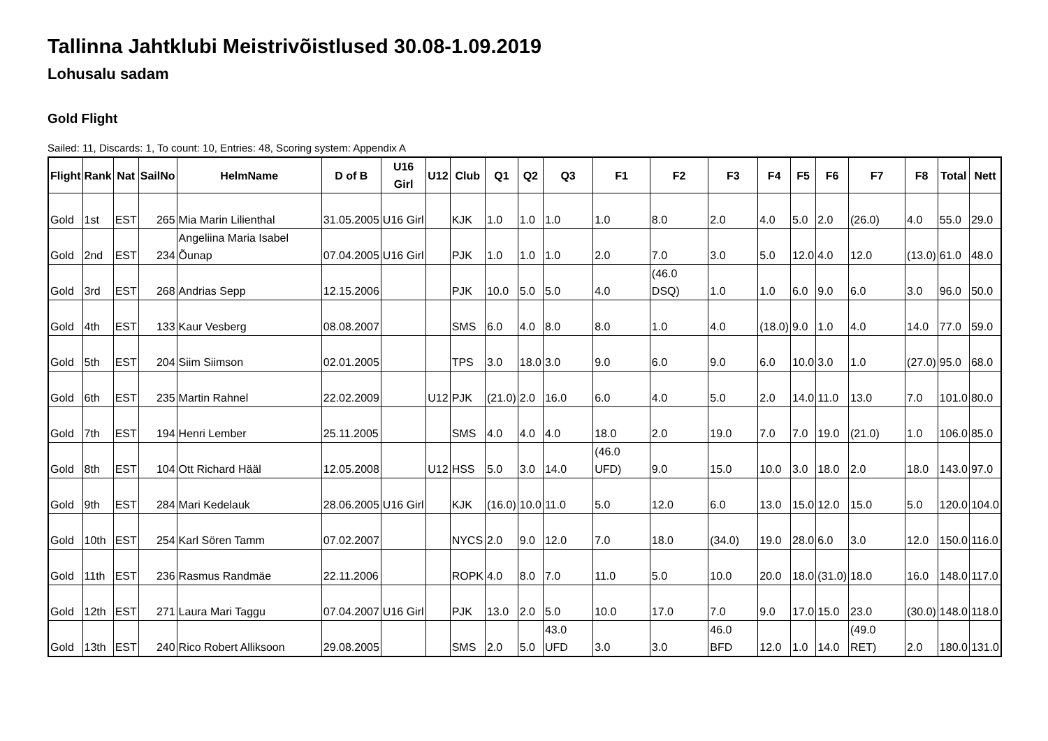Tallinna Jahtklubi Meistrivõistlused 30.08-1.09.2019
Lohusalu sadam
Gold Flight
Sailed: 11, Discards: 1, To count: 10, Entries: 48, Scoring system: Appendix A
| Flight | Rank | Nat | SailNo | HelmName | D of B | U16 Girl | U12 | Club | Q1 | Q2 | Q3 | F1 | F2 | F3 | F4 | F5 | F6 | F7 | F8 | Total | Nett |
| --- | --- | --- | --- | --- | --- | --- | --- | --- | --- | --- | --- | --- | --- | --- | --- | --- | --- | --- | --- | --- | --- |
| Gold | 1st | EST | 265 | Mia Marin Lilienthal | 31.05.2005 | U16 Girl | | KJK | 1.0 | 1.0 | 1.0 | 1.0 | 8.0 | 2.0 | 4.0 | 5.0 | 2.0 | (26.0) | 4.0 | 55.0 | 29.0 |
| Gold | 2nd | EST | 234 | Angeliina Maria Isabel Õunap | 07.04.2005 | U16 Girl | | PJK | 1.0 | 1.0 | 1.0 | 2.0 | 7.0 | 3.0 | 5.0 | 12.0 | 4.0 | 12.0 | (13.0) | 61.0 | 48.0 |
| Gold | 3rd | EST | 268 | Andrias Sepp | 12.15.2006 | | | PJK | 10.0 | 5.0 | 5.0 | 4.0 | (46.0 DSQ) | 1.0 | 1.0 | 6.0 | 9.0 | 6.0 | 3.0 | 96.0 | 50.0 |
| Gold | 4th | EST | 133 | Kaur Vesberg | 08.08.2007 | | | SMS | 6.0 | 4.0 | 8.0 | 8.0 | 1.0 | 4.0 | (18.0) | 9.0 | 1.0 | 4.0 | 14.0 | 77.0 | 59.0 |
| Gold | 5th | EST | 204 | Siim Siimson | 02.01.2005 | | | TPS | 3.0 | 18.0 | 3.0 | 9.0 | 6.0 | 9.0 | 6.0 | 10.0 | 3.0 | 1.0 | (27.0) | 95.0 | 68.0 |
| Gold | 6th | EST | 235 | Martin Rahnel | 22.02.2009 | | U12 | PJK | (21.0) | 2.0 | 16.0 | 6.0 | 4.0 | 5.0 | 2.0 | 14.0 | 11.0 | 13.0 | 7.0 | 101.0 | 80.0 |
| Gold | 7th | EST | 194 | Henri Lember | 25.11.2005 | | | SMS | 4.0 | 4.0 | 4.0 | 18.0 | 2.0 | 19.0 | 7.0 | 7.0 | 19.0 | (21.0) | 1.0 | 106.0 | 85.0 |
| Gold | 8th | EST | 104 | Ott Richard Hääl | 12.05.2008 | | U12 | HSS | 5.0 | 3.0 | 14.0 | (46.0 UFD) | 9.0 | 15.0 | 10.0 | 3.0 | 18.0 | 2.0 | 18.0 | 143.0 | 97.0 |
| Gold | 9th | EST | 284 | Mari Kedelauk | 28.06.2005 | U16 Girl | | KJK | (16.0) | 10.0 | 11.0 | 5.0 | 12.0 | 6.0 | 13.0 | 15.0 | 12.0 | 15.0 | 5.0 | 120.0 | 104.0 |
| Gold | 10th | EST | 254 | Karl Sören Tamm | 07.02.2007 | | | NYCS | 2.0 | 9.0 | 12.0 | 7.0 | 18.0 | (34.0) | 19.0 | 28.0 | 6.0 | 3.0 | 12.0 | 150.0 | 116.0 |
| Gold | 11th | EST | 236 | Rasmus Randmäe | 22.11.2006 | | | ROPK | 4.0 | 8.0 | 7.0 | 11.0 | 5.0 | 10.0 | 20.0 | 18.0 | (31.0) | 18.0 | 16.0 | 148.0 | 117.0 |
| Gold | 12th | EST | 271 | Laura Mari Taggu | 07.04.2007 | U16 Girl | | PJK | 13.0 | 2.0 | 5.0 | 10.0 | 17.0 | 7.0 | 9.0 | 17.0 | 15.0 | 23.0 | (30.0) | 148.0 | 118.0 |
| Gold | 13th | EST | 240 | Rico Robert Alliksoon | 29.08.2005 | | | SMS | 2.0 | 5.0 | 43.0 UFD | 3.0 | 3.0 | 46.0 BFD | 12.0 | 1.0 | 14.0 | (49.0 RET) | 2.0 | 180.0 | 131.0 |